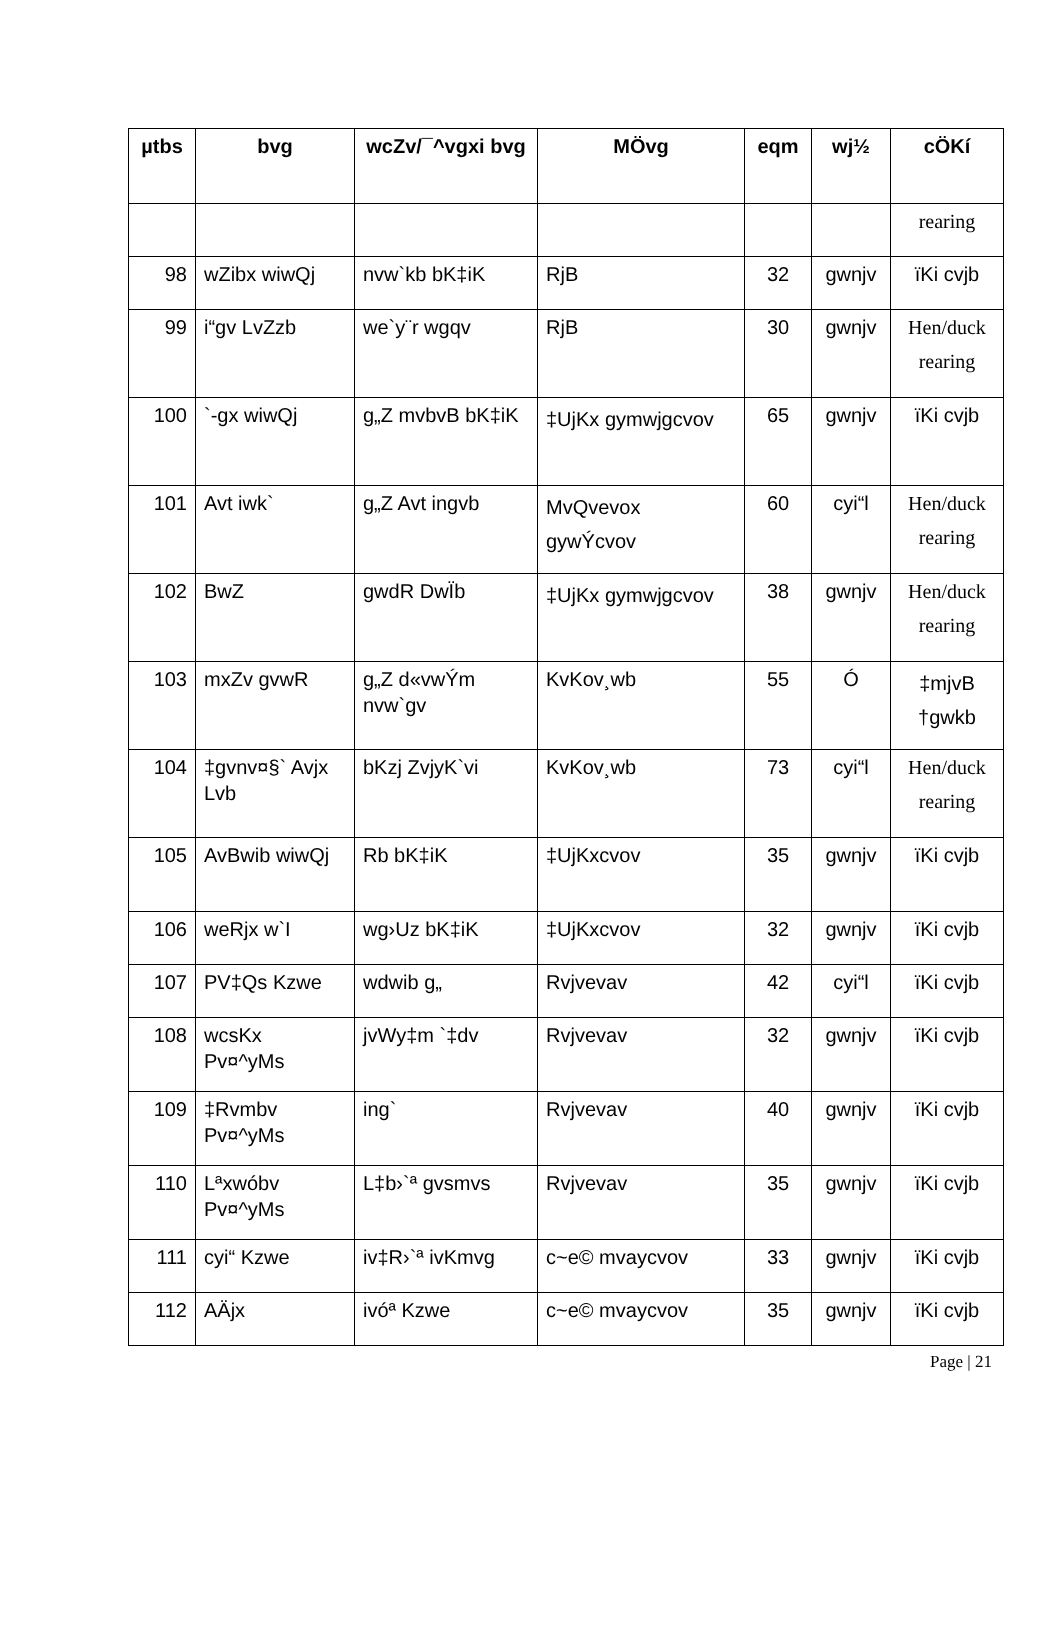| µtbs | bvg | wcZv/¯^vgxi bvg | MÖvg | eqm | wj½ | cÖKí |
| --- | --- | --- | --- | --- | --- | --- |
| | | | | | | rearing |
| 98 | wZibx wiwQj | nvw`kb bK‡iK | RjB | 32 | gwnjv | ïKi cvjb |
| 99 | i“gv LvZzb | we`y¨r wgqv | RjB | 30 | gwnjv | Hen/duck rearing |
| 100 | `-gx wiwQj | g„Z mvbvB bK‡iK | ‡UjKx gymwjgcvov | 65 | gwnjv | ïKi cvjb |
| 101 | Avt iwk` | g„Z Avt ingvb | MvQvevox gywÝcvov | 60 | cyi“l | Hen/duck rearing |
| 102 | BwZ | gwdR DwÏb | ‡UjKx gymwjgcvov | 38 | gwnjv | Hen/duck rearing |
| 103 | mxZv gvwR | g„Z d«vwÝm nvw`gv | KvKov¸wb | 55 | Ó | ‡mjvB †gwkb |
| 104 | ‡gvnv¤§` Avjx Lvb | bKzj ZvjyK`vi | KvKov¸wb | 73 | cyi“l | Hen/duck rearing |
| 105 | AvBwib wiwQj | Rb bK‡iK | ‡UjKxcvov | 35 | gwnjv | ïKi cvjb |
| 106 | weRjx w`I | wg›Uz bK‡iK | ‡UjKxcvov | 32 | gwnjv | ïKi cvjb |
| 107 | PV‡Qs Kzwe | wdwib g„ | Rvjvevav | 42 | cyi“l | ïKi cvjb |
| 108 | wcsKx Pv¤^yMs | jvWy‡m `‡dv | Rvjvevav | 32 | gwnjv | ïKi cvjb |
| 109 | ‡Rvmbv Pv¤^yMs | ing` | Rvjvevav | 40 | gwnjv | ïKi cvjb |
| 110 | Lªxwóbv Pv¤^yMs | L‡b›`ª gvsmvs | Rvjvevav | 35 | gwnjv | ïKi cvjb |
| 111 | cyi“ Kzwe | iv‡R›`ª ivKmvg | c~e© mvaycvov | 33 | gwnjv | ïKi cvjb |
| 112 | AÄjx | ivóª Kzwe | c~e© mvaycvov | 35 | gwnjv | ïKi cvjb |
Page | 21